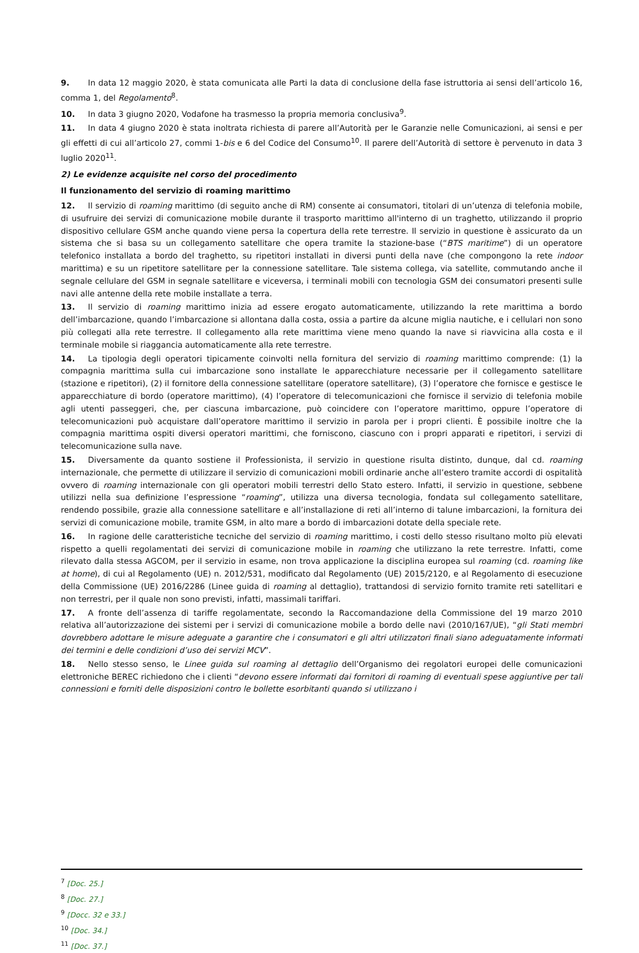9. In data 12 maggio 2020, è stata comunicata alle Parti la data di conclusione della fase istruttoria ai sensi dell’articolo 16, comma 1, del Regolamento<sup>8</sup>.
10. In data 3 giugno 2020, Vodafone ha trasmesso la propria memoria conclusiva<sup>9</sup>.
11. In data 4 giugno 2020 è stata inoltrata richiesta di parere all’Autorità per le Garanzie nelle Comunicazioni, ai sensi e per gli effetti di cui all’articolo 27, commi 1-bis e 6 del Codice del Consumo<sup>10</sup>. Il parere dell’Autorità di settore è pervenuto in data 3 luglio 2020<sup>11</sup>.
2) Le evidenze acquisite nel corso del procedimento
Il funzionamento del servizio di roaming marittimo
12. Il servizio di roaming marittimo (di seguito anche di RM) consente ai consumatori, titolari di un’utenza di telefonia mobile, di usufruire dei servizi di comunicazione mobile durante il trasporto marittimo all'interno di un traghetto, utilizzando il proprio dispositivo cellulare GSM anche quando viene persa la copertura della rete terrestre. Il servizio in questione è assicurato da un sistema che si basa su un collegamento satellitare che opera tramite la stazione-base (“BTS maritime”) di un operatore telefonico installata a bordo del traghetto, su ripetitori installati in diversi punti della nave (che compongono la rete indoor marittima) e su un ripetitore satellitare per la connessione satellitare. Tale sistema collega, via satellite, commutando anche il segnale cellulare del GSM in segnale satellitare e viceversa, i terminali mobili con tecnologia GSM dei consumatori presenti sulle navi alle antenne della rete mobile installate a terra.
13. Il servizio di roaming marittimo inizia ad essere erogato automaticamente, utilizzando la rete marittima a bordo dell’imbarcazione, quando l’imbarcazione si allontana dalla costa, ossia a partire da alcune miglia nautiche, e i cellulari non sono più collegati alla rete terrestre. Il collegamento alla rete marittima viene meno quando la nave si riavvicina alla costa e il terminale mobile si riaggancia automaticamente alla rete terrestre.
14. La tipologia degli operatori tipicamente coinvolti nella fornitura del servizio di roaming marittimo comprende: (1) la compagnia marittima sulla cui imbarcazione sono installate le apparecchiature necessarie per il collegamento satellitare (stazione e ripetitori), (2) il fornitore della connessione satellitare (operatore satellitare), (3) l’operatore che fornisce e gestisce le apparecchiature di bordo (operatore marittimo), (4) l’operatore di telecomunicazioni che fornisce il servizio di telefonia mobile agli utenti passeggeri, che, per ciascuna imbarcazione, può coincidere con l’operatore marittimo, oppure l’operatore di telecomunicazioni può acquistare dall’operatore marittimo il servizio in parola per i propri clienti. È possibile inoltre che la compagnia marittima ospiti diversi operatori marittimi, che forniscono, ciascuno con i propri apparati e ripetitori, i servizi di telecomunicazione sulla nave.
15. Diversamente da quanto sostiene il Professionista, il servizio in questione risulta distinto, dunque, dal cd. roaming internazionale, che permette di utilizzare il servizio di comunicazioni mobili ordinarie anche all’estero tramite accordi di ospitalità ovvero di roaming internazionale con gli operatori mobili terrestri dello Stato estero. Infatti, il servizio in questione, sebbene utilizzi nella sua definizione l’espressione “roaming”, utilizza una diversa tecnologia, fondata sul collegamento satellitare, rendendo possibile, grazie alla connessione satellitare e all’installazione di reti all’interno di talune imbarcazioni, la fornitura dei servizi di comunicazione mobile, tramite GSM, in alto mare a bordo di imbarcazioni dotate della speciale rete.
16. In ragione delle caratteristiche tecniche del servizio di roaming marittimo, i costi dello stesso risultano molto più elevati rispetto a quelli regolamentati dei servizi di comunicazione mobile in roaming che utilizzano la rete terrestre. Infatti, come rilevato dalla stessa AGCOM, per il servizio in esame, non trova applicazione la disciplina europea sul roaming (cd. roaming like at home), di cui al Regolamento (UE) n. 2012/531, modificato dal Regolamento (UE) 2015/2120, e al Regolamento di esecuzione della Commissione (UE) 2016/2286 (Linee guida di roaming al dettaglio), trattandosi di servizio fornito tramite reti satellitari e non terrestri, per il quale non sono previsti, infatti, massimali tariffari.
17. A fronte dell’assenza di tariffe regolamentate, secondo la Raccomandazione della Commissione del 19 marzo 2010 relativa all’autorizzazione dei sistemi per i servizi di comunicazione mobile a bordo delle navi (2010/167/UE), “gli Stati membri dovrebbero adottare le misure adeguate a garantire che i consumatori e gli altri utilizzatori finali siano adeguatamente informati dei termini e delle condizioni d’uso dei servizi MCV”.
18. Nello stesso senso, le Linee guida sul roaming al dettaglio dell’Organismo dei regolatori europei delle comunicazioni elettroniche BEREC richiedono che i clienti “devono essere informati dai fornitori di roaming di eventuali spese aggiuntive per tali connessioni e forniti delle disposizioni contro le bollette esorbitanti quando si utilizzano i
<sup>7</sup> [Doc. 25.]
<sup>8</sup> [Doc. 27.]
<sup>9</sup> [Docc. 32 e 33.]
<sup>10</sup> [Doc. 34.]
<sup>11</sup> [Doc. 37.]